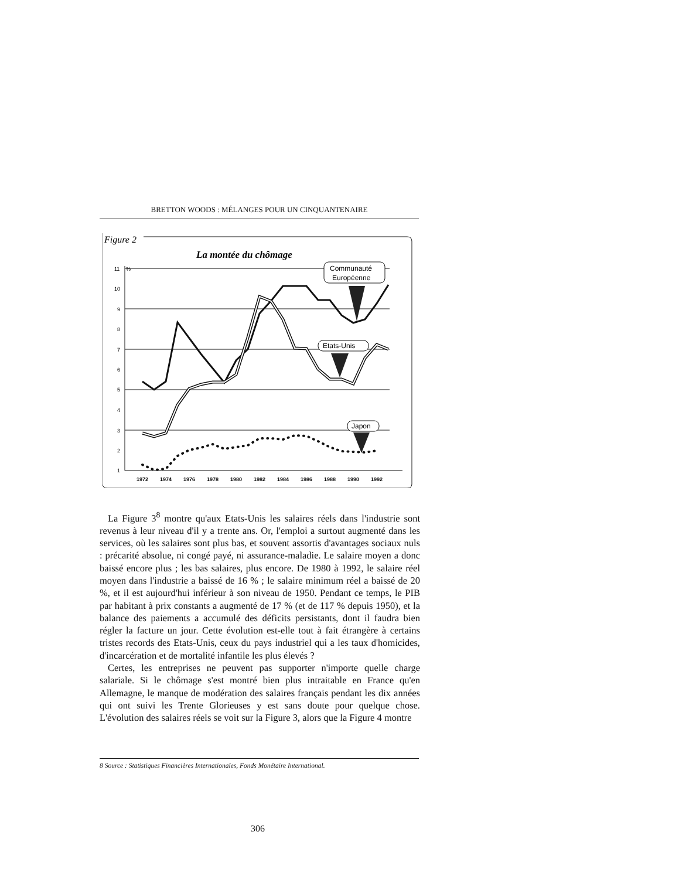BRETTON WOODS : MÉLANGES POUR UN CINQUANTENAIRE
Figure 2
La montée du chômage
11
10
9
8
7
6
5
4
3
2
1
%
Communauté
Européenne
Etats-Unis
Japon
1972
1974
1976
1978
1980
1982
1984
1986
1988
1990
1992
La Figure 3<sup>8</sup> montre qu'aux Etats-Unis les salaires réels dans l'industrie sont revenus à leur niveau d'il y a trente ans. Or, l'emploi a surtout augmenté dans les services, où les salaires sont plus bas, et souvent assortis d'avantages sociaux nuls : précarité absolue, ni congé payé, ni assurance-maladie. Le salaire moyen a donc baissé encore plus ; les bas salaires, plus encore. De 1980 à 1992, le salaire réel moyen dans l'industrie a baissé de 16 % ; le salaire minimum réel a baissé de 20 %, et il est aujourd'hui inférieur à son niveau de 1950. Pendant ce temps, le PIB par habitant à prix constants a augmenté de 17 % (et de 117 % depuis 1950), et la balance des paiements a accumulé des déficits persistants, dont il faudra bien régler la facture un jour. Cette évolution est-elle tout à fait étrangère à certains tristes records des Etats-Unis, ceux du pays industriel qui a les taux d'homicides, d'incarcération et de mortalité infantile les plus élevés ?
Certes, les entreprises ne peuvent pas supporter n'importe quelle charge salariale. Si le chômage s'est montré bien plus intraitable en France qu'en Allemagne, le manque de modération des salaires français pendant les dix années qui ont suivi les Trente Glorieuses y est sans doute pour quelque chose. L'évolution des salaires réels se voit sur la Figure 3, alors que la Figure 4 montre
8 Source : Statistiques Financières Internationales, Fonds Monétaire International.
306